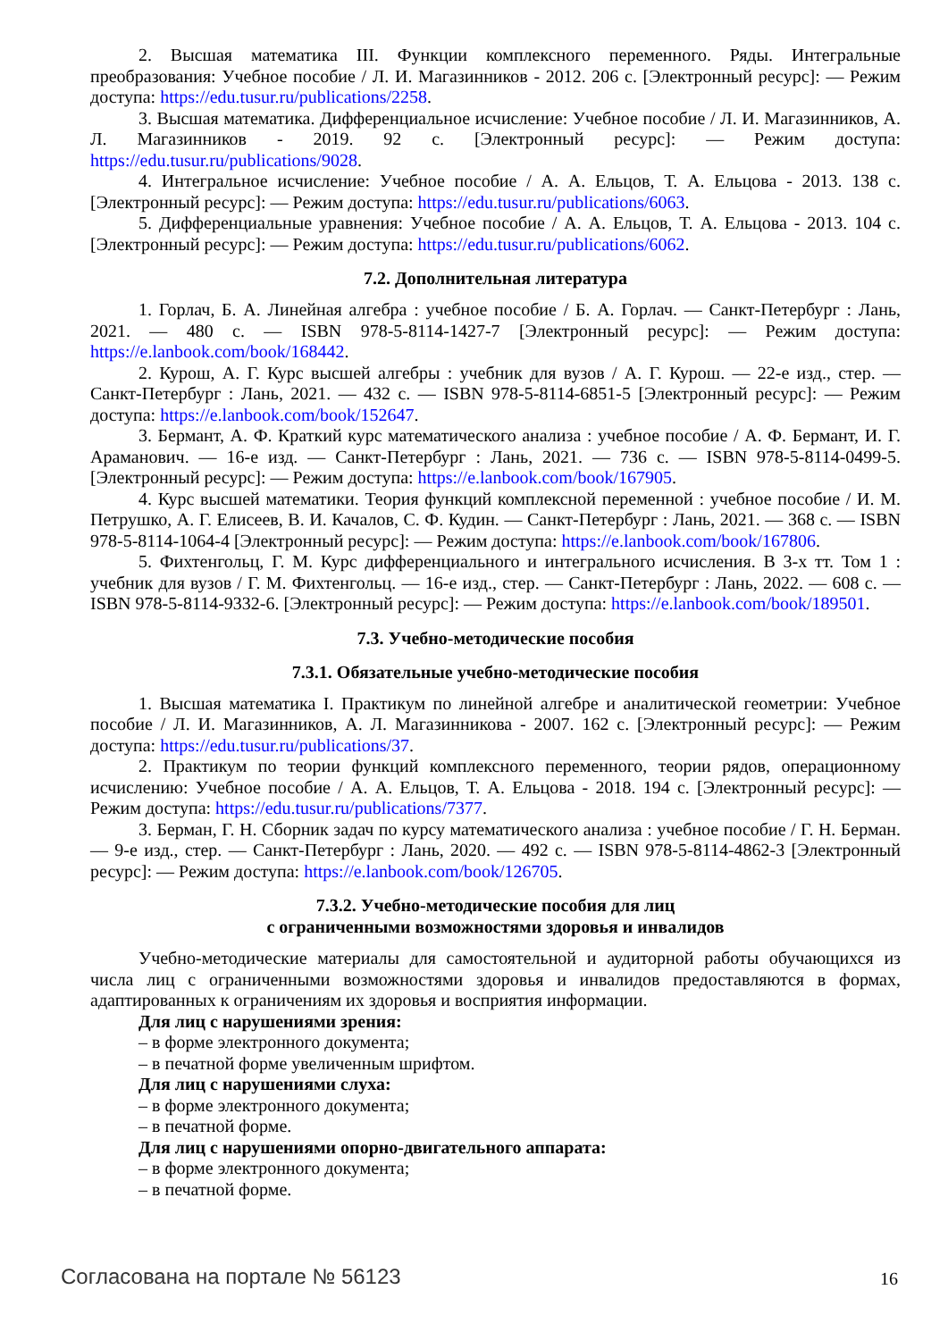2. Высшая математика III. Функции комплексного переменного. Ряды. Интегральные преобразования: Учебное пособие / Л. И. Магазинников - 2012. 206 с. [Электронный ресурс]: — Режим доступа: https://edu.tusur.ru/publications/2258.
3. Высшая математика. Дифференциальное исчисление: Учебное пособие / Л. И. Магазинников, А. Л. Магазинников - 2019. 92 с. [Электронный ресурс]: — Режим доступа: https://edu.tusur.ru/publications/9028.
4. Интегральное исчисление: Учебное пособие / А. А. Ельцов, Т. А. Ельцова - 2013. 138 с. [Электронный ресурс]: — Режим доступа: https://edu.tusur.ru/publications/6063.
5. Дифференциальные уравнения: Учебное пособие / А. А. Ельцов, Т. А. Ельцова - 2013. 104 с. [Электронный ресурс]: — Режим доступа: https://edu.tusur.ru/publications/6062.
7.2. Дополнительная литература
1. Горлач, Б. А. Линейная алгебра : учебное пособие / Б. А. Горлач. — Санкт-Петербург : Лань, 2021. — 480 с. — ISBN 978-5-8114-1427-7 [Электронный ресурс]: — Режим доступа: https://e.lanbook.com/book/168442.
2. Курош, А. Г. Курс высшей алгебры : учебник для вузов / А. Г. Курош. — 22-е изд., стер. — Санкт-Петербург : Лань, 2021. — 432 с. — ISBN 978-5-8114-6851-5 [Электронный ресурс]: — Режим доступа: https://e.lanbook.com/book/152647.
3. Бермант, А. Ф. Краткий курс математического анализа : учебное пособие / А. Ф. Бермант, И. Г. Араманович. — 16-е изд. — Санкт-Петербург : Лань, 2021. — 736 с. — ISBN 978-5-8114-0499-5. [Электронный ресурс]: — Режим доступа: https://e.lanbook.com/book/167905.
4. Курс высшей математики. Теория функций комплексной переменной : учебное пособие / И. М. Петрушко, А. Г. Елисеев, В. И. Качалов, С. Ф. Кудин. — Санкт-Петербург : Лань, 2021. — 368 с. — ISBN 978-5-8114-1064-4 [Электронный ресурс]: — Режим доступа: https://e.lanbook.com/book/167806.
5. Фихтенгольц, Г. М. Курс дифференциального и интегрального исчисления. В 3-х тт. Том 1 : учебник для вузов / Г. М. Фихтенгольц. — 16-е изд., стер. — Санкт-Петербург : Лань, 2022. — 608 с. — ISBN 978-5-8114-9332-6. [Электронный ресурс]: — Режим доступа: https://e.lanbook.com/book/189501.
7.3. Учебно-методические пособия
7.3.1. Обязательные учебно-методические пособия
1. Высшая математика I. Практикум по линейной алгебре и аналитической геометрии: Учебное пособие / Л. И. Магазинников, А. Л. Магазинникова - 2007. 162 с. [Электронный ресурс]: — Режим доступа: https://edu.tusur.ru/publications/37.
2. Практикум по теории функций комплексного переменного, теории рядов, операционному исчислению: Учебное пособие / А. А. Ельцов, Т. А. Ельцова - 2018. 194 с. [Электронный ресурс]: — Режим доступа: https://edu.tusur.ru/publications/7377.
3. Берман, Г. Н. Сборник задач по курсу математического анализа : учебное пособие / Г. Н. Берман. — 9-е изд., стер. — Санкт-Петербург : Лань, 2020. — 492 с. — ISBN 978-5-8114-4862-3 [Электронный ресурс]: — Режим доступа: https://e.lanbook.com/book/126705.
7.3.2. Учебно-методические пособия для лиц
с ограниченными возможностями здоровья и инвалидов
Учебно-методические материалы для самостоятельной и аудиторной работы обучающихся из числа лиц с ограниченными возможностями здоровья и инвалидов предоставляются в формах, адаптированных к ограничениям их здоровья и восприятия информации.
Для лиц с нарушениями зрения:
– в форме электронного документа;
– в печатной форме увеличенным шрифтом.
Для лиц с нарушениями слуха:
– в форме электронного документа;
– в печатной форме.
Для лиц с нарушениями опорно-двигательного аппарата:
– в форме электронного документа;
– в печатной форме.
Согласована на портале № 56123 16